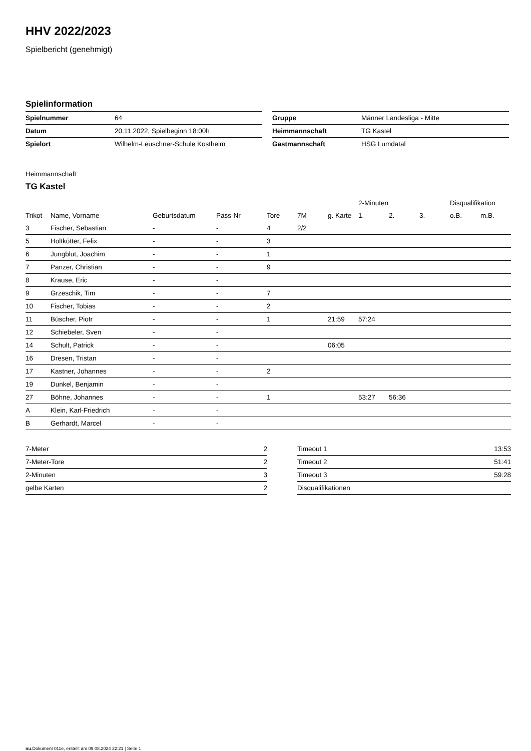HHV 2022/2023
Spielbericht (genehmigt)
Spielinformation
| Spielnummer | 64 |
| Datum | 20.11.2022, Spielbeginn 18:00h |
| Spielort | Wilhelm-Leuschner-Schule Kostheim |
| Gruppe | Männer Landesliga - Mitte |
| Heimmannschaft | TG Kastel |
| Gastmannschaft | HSG Lumdatal |
Heimmannschaft
TG Kastel
| | | | | | | | 2-Minuten | | | Disqualifikation | |
| --- | --- | --- | --- | --- | --- | --- | --- | --- | --- | --- | --- |
| Trikot | Name, Vorname | Geburtsdatum | Pass-Nr | Tore | 7M | g. Karte | 1. | 2. | 3. | o.B. | m.B. |
| 3 | Fischer, Sebastian | - | - | 4 | 2/2 | | | | | | |
| 5 | Holtkötter, Felix | - | - | 3 | | | | | | | |
| 6 | Jungblut, Joachim | - | - | 1 | | | | | | | |
| 7 | Panzer, Christian | - | - | 9 | | | | | | | |
| 8 | Krause, Eric | - | - | | | | | | | | |
| 9 | Grzeschik, Tim | - | - | 7 | | | | | | | |
| 10 | Fischer, Tobias | - | - | 2 | | | | | | | |
| 11 | Büscher, Piotr | - | - | 1 | | 21:59 | 57:24 | | | | |
| 12 | Schiebeler, Sven | - | - | | | | | | | | |
| 14 | Schult, Patrick | - | - | | | 06:05 | | | | | |
| 16 | Dresen, Tristan | - | - | | | | | | | | |
| 17 | Kastner, Johannes | - | - | 2 | | | | | | | |
| 19 | Dunkel, Benjamin | - | - | | | | | | | | |
| 27 | Böhne, Johannes | - | - | 1 | | | 53:27 | 56:36 | | | |
| A | Klein, Karl-Friedrich | - | - | | | | | | | | |
| B | Gerhardt, Marcel | - | - | | | | | | | | |
| 7-Meter | 2 |
| 7-Meter-Tore | 2 |
| 2-Minuten | 3 |
| gelbe Karten | 2 |
| Timeout 1 | 13:53 |
| Timeout 2 | 51:41 |
| Timeout 3 | 59:28 |
| Disqualifikationen | |
nu.Dokument 011e, erstellt am 09.08.2024 22:21 | Seite 1